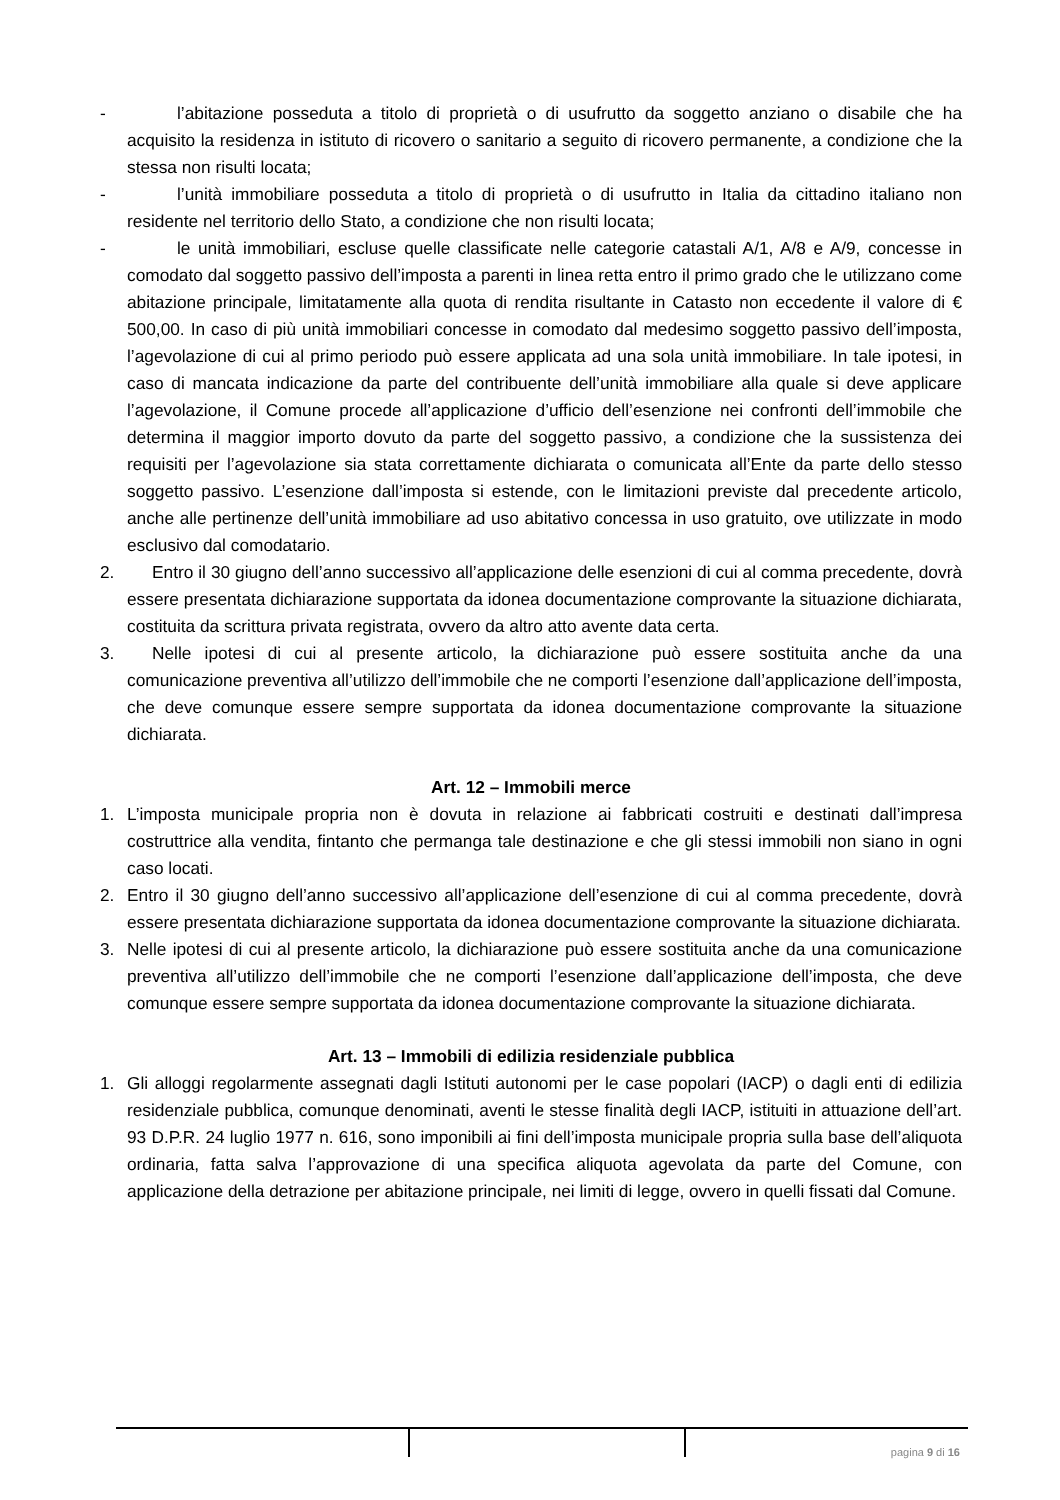- l’abitazione posseduta a titolo di proprietà o di usufrutto da soggetto anziano o disabile che ha acquisito la residenza in istituto di ricovero o sanitario a seguito di ricovero permanente, a condizione che la stessa non risulti locata;
- l’unità immobiliare posseduta a titolo di proprietà o di usufrutto in Italia da cittadino italiano non residente nel territorio dello Stato, a condizione che non risulti locata;
- le unità immobiliari, escluse quelle classificate nelle categorie catastali A/1, A/8 e A/9, concesse in comodato dal soggetto passivo dell’imposta a parenti in linea retta entro il primo grado che le utilizzano come abitazione principale, limitatamente alla quota di rendita risultante in Catasto non eccedente il valore di € 500,00. In caso di più unità immobiliari concesse in comodato dal medesimo soggetto passivo dell’imposta, l’agevolazione di cui al primo periodo può essere applicata ad una sola unità immobiliare. In tale ipotesi, in caso di mancata indicazione da parte del contribuente dell’unità immobiliare alla quale si deve applicare l’agevolazione, il Comune procede all’applicazione d’ufficio dell’esenzione nei confronti dell’immobile che determina il maggior importo dovuto da parte del soggetto passivo, a condizione che la sussistenza dei requisiti per l’agevolazione sia stata correttamente dichiarata o comunicata all’Ente da parte dello stesso soggetto passivo. L’esenzione dall’imposta si estende, con le limitazioni previste dal precedente articolo, anche alle pertinenze dell’unità immobiliare ad uso abitativo concessa in uso gratuito, ove utilizzate in modo esclusivo dal comodatario.
2. Entro il 30 giugno dell’anno successivo all’applicazione delle esenzioni di cui al comma precedente, dovrà essere presentata dichiarazione supportata da idonea documentazione comprovante la situazione dichiarata, costituita da scrittura privata registrata, ovvero da altro atto avente data certa.
3. Nelle ipotesi di cui al presente articolo, la dichiarazione può essere sostituita anche da una comunicazione preventiva all’utilizzo dell’immobile che ne comporti l’esenzione dall’applicazione dell’imposta, che deve comunque essere sempre supportata da idonea documentazione comprovante la situazione dichiarata.
Art. 12 – Immobili merce
1. L’imposta municipale propria non è dovuta in relazione ai fabbricati costruiti e destinati dall’impresa costruttrice alla vendita, fintanto che permanga tale destinazione e che gli stessi immobili non siano in ogni caso locati.
2. Entro il 30 giugno dell’anno successivo all’applicazione dell’esenzione di cui al comma precedente, dovrà essere presentata dichiarazione supportata da idonea documentazione comprovante la situazione dichiarata.
3. Nelle ipotesi di cui al presente articolo, la dichiarazione può essere sostituita anche da una comunicazione preventiva all’utilizzo dell’immobile che ne comporti l’esenzione dall’applicazione dell’imposta, che deve comunque essere sempre supportata da idonea documentazione comprovante la situazione dichiarata.
Art. 13 – Immobili di edilizia residenziale pubblica
1. Gli alloggi regolarmente assegnati dagli Istituti autonomi per le case popolari (IACP) o dagli enti di edilizia residenziale pubblica, comunque denominati, aventi le stesse finalità degli IACP, istituiti in attuazione dell’art. 93 D.P.R. 24 luglio 1977 n. 616, sono imponibili ai fini dell’imposta municipale propria sulla base dell’aliquota ordinaria, fatta salva l’approvazione di una specifica aliquota agevolata da parte del Comune, con applicazione della detrazione per abitazione principale, nei limiti di legge, ovvero in quelli fissati dal Comune.
pagina 9 di 16